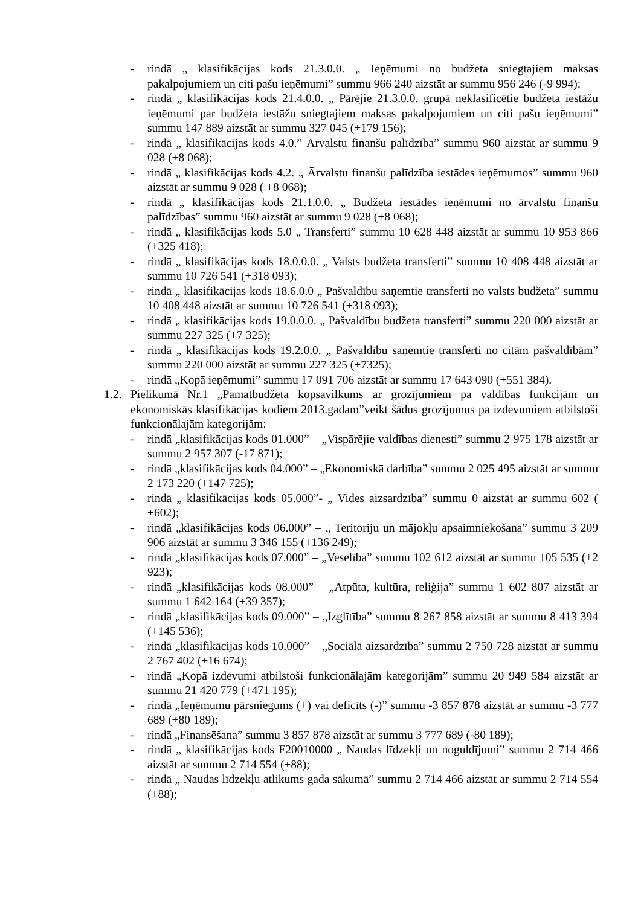- rindā „ klasifikācijas kods 21.3.0.0. „ Ieņēmumi no budžeta sniegtajiem maksas pakalpojumiem un citi pašu ieņēmumi” summu 966 240 aizstāt ar summu 956 246 (-9 994);
- rindā „ klasifikācijas kods 21.4.0.0. „ Pārējie 21.3.0.0. grupā neklasificētie budžeta iestāžu ieņēmumi par budžeta iestāžu sniegtajiem maksas pakalpojumiem un citi pašu ieņēmumi” summu 147 889 aizstāt ar summu 327 045 (+179 156);
- rindā „ klasifikācijas kods 4.0.” Ārvalstu finanšu palīdzība” summu 960 aizstāt ar summu 9 028 (+8 068);
- rindā „ klasifikācijas kods 4.2. „ Ārvalstu finanšu palīdzība iestādes ieņēmumos” summu 960 aizstāt ar summu 9 028 ( +8 068);
- rindā „ klasifikācijas kods 21.1.0.0. „ Budžeta iestādes ieņēmumi no ārvalstu finanšu palīdzības” summu 960 aizstāt ar summu 9 028 (+8 068);
- rindā „ klasifikācijas kods 5.0 „ Transferti” summu 10 628 448 aizstāt ar summu 10 953 866 (+325 418);
- rindā „ klasifikācijas kods 18.0.0.0. „ Valsts budžeta transferti” summu 10 408 448 aizstāt ar summu 10 726 541 (+318 093);
- rindā „ klasifikācijas kods 18.6.0.0 „ Pašvaldību saņemtie transferti no valsts budžeta” summu 10 408 448 aizstāt ar summu 10 726 541 (+318 093);
- rindā „ klasifikācijas kods 19.0.0.0. „ Pašvaldību budžeta transferti” summu 220 000 aizstāt ar summu 227 325 (+7 325);
- rindā „ klasifikācijas kods 19.2.0.0. „ Pašvaldību saņemtie transferti no citām pašvaldībām” summu 220 000 aizstāt ar summu 227 325 (+7325);
- rindā „Kopā ieņēmumi” summu 17 091 706 aizstāt ar summu 17 643 090 (+551 384).
1.2. Pielikumā Nr.1 „Pamatbudžeta kopsavilkums ar grozījumiem pa valdības funkcijām un ekonomiskās klasifikācijas kodiem 2013.gadam”veikt šādus grozījumus pa izdevumiem atbilstoši funkcionālajām kategorijām:
- rindā „klasifikācijas kods 01.000” – „Vispārējie valdības dienesti” summu 2 975 178 aizstāt ar summu 2 957 307 (-17 871);
- rindā „klasifikācijas kods 04.000” – „Ekonomiskā darbība” summu 2 025 495 aizstāt ar summu 2 173 220 (+147 725);
- rindā „ klasifikācijas kods 05.000”- „ Vides aizsardzība” summu 0 aizstāt ar summu 602 ( +602);
- rindā „klasifikācijas kods 06.000” – „ Teritoriju un mājokļu apsaimniekošana” summu 3 209 906 aizstāt ar summu 3 346 155 (+136 249);
- rindā „klasifikācijas kods 07.000” – „Veselība” summu 102 612 aizstāt ar summu 105 535 (+2 923);
- rindā „klasifikācijas kods 08.000” – „Atpūta, kultūra, reliģija” summu 1 602 807 aizstāt ar summu 1 642 164 (+39 357);
- rindā „klasifikācijas kods 09.000” – „Izglītība” summu 8 267 858 aizstāt ar summu 8 413 394 (+145 536);
- rindā „klasifikācijas kods 10.000” – „Sociālā aizsardzība” summu 2 750 728 aizstāt ar summu 2 767 402 (+16 674);
- rindā „Kopā izdevumi atbilstoši funkcionālajām kategorijām” summu 20 949 584 aizstāt ar summu 21 420 779 (+471 195);
- rindā „Ieņēmumu pārsniegums (+) vai deficīts (-)” summu -3 857 878 aizstāt ar summu -3 777 689 (+80 189);
- rindā „Finansēšana” summu 3 857 878 aizstāt ar summu 3 777 689 (-80 189);
- rindā „ klasifikācijas kods F20010000 „ Naudas līdzekļi un noguldījumi” summu 2 714 466 aizstāt ar summu 2 714 554 (+88);
- rindā „ Naudas līdzekļu atlikums gada sākumā” summu 2 714 466 aizstāt ar summu 2 714 554 (+88);